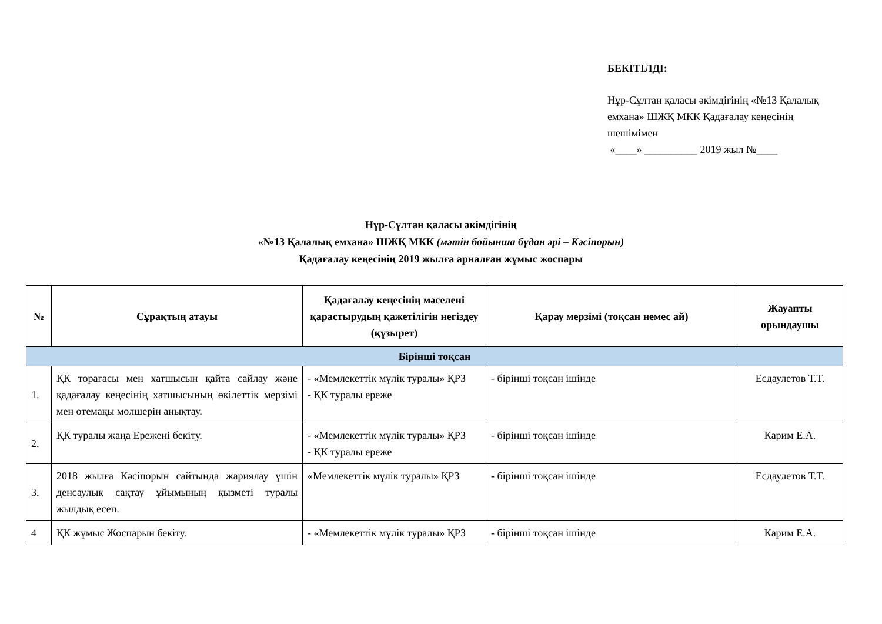БЕКІТІЛДІ:
Нұр-Сұлтан қаласы әкімдігінің «№13 Қалалық емхана» ШЖҚ МКК Қадағалау кеңесінің шешімімен
«____» __________ 2019 жыл №____
Нұр-Сұлтан қаласы әкімдігінің
«№13 Қалалық емхана» ШЖҚ МКК (мәтін бойынша бұдан әрі – Кәсіпорын)
Қадағалау кеңесінің 2019 жылға арналған жұмыс жоспары
| № | Сұрақтың атауы | Қадағалау кеңесінің мәселені қарастырудың қажетілігін негіздеу (құзырет) | Қарау мерзімі (тоқсан немес ай) | Жауапты орындаушы |
| --- | --- | --- | --- | --- |
| Бірінші тоқсан | | | | |
| 1. | ҚК төрағасы мен хатшысын қайта сайлау және қадағалау кеңесінің хатшысының өкілеттік мерзімі мен өтемақы мөлшерін анықтау. | - «Мемлекеттік мүлік туралы» ҚРЗ - ҚК туралы ереже | - бірінші тоқсан ішінде | Есдаулетов Т.Т. |
| 2. | ҚК туралы жаңа Ережені бекіту. | - «Мемлекеттік мүлік туралы» ҚРЗ - ҚК туралы ереже | - бірінші тоқсан ішінде | Карим Е.А. |
| 3. | 2018 жылға Кәсіпорын сайтында жариялау үшін денсаулық сақтау ұйымының қызметі туралы жылдық есеп. | «Мемлекеттік мүлік туралы» ҚРЗ | - бірінші тоқсан ішінде | Есдаулетов Т.Т. |
| 4 | ҚК жұмыс Жоспарын бекіту. | - «Мемлекеттік мүлік туралы» ҚРЗ | - бірінші тоқсан ішінде | Карим Е.А. |